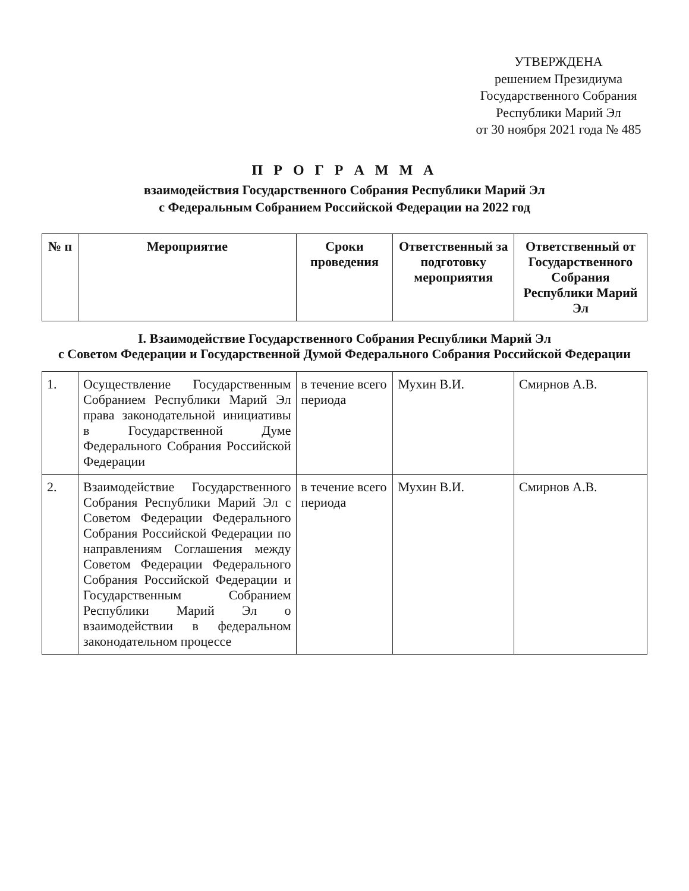УТВЕРЖДЕНА
решением Президиума
Государственного Собрания
Республики Марий Эл
от 30 ноября 2021 года № 485
П Р О Г Р А М М А
взаимодействия Государственного Собрания Республики Марий Эл
с Федеральным Собранием Российской Федерации на 2022 год
| № п | Мероприятие | Сроки проведения | Ответственный за подготовку мероприятия | Ответственный от Государственного Собрания Республики Марий Эл |
| --- | --- | --- | --- | --- |
| I. Взаимодействие Государственного Собрания Республики Марий Эл с Советом Федерации и Государственной Думой Федерального Собрания Российской Федерации | | | | |
| 1. | Осуществление Государственным Собранием Республики Марий Эл права законодательной инициативы в Государственной Думе Федерального Собрания Российской Федерации | в течение всего периода | Мухин В.И. | Смирнов А.В. |
| 2. | Взаимодействие Государственного Собрания Республики Марий Эл с Советом Федерации Федерального Собрания Российской Федерации по направлениям Соглашения между Советом Федерации Федерального Собрания Российской Федерации и Государственным Собранием Республики Марий Эл о взаимодействии в федеральном законодательном процессе | в течение всего периода | Мухин В.И. | Смирнов А.В. |